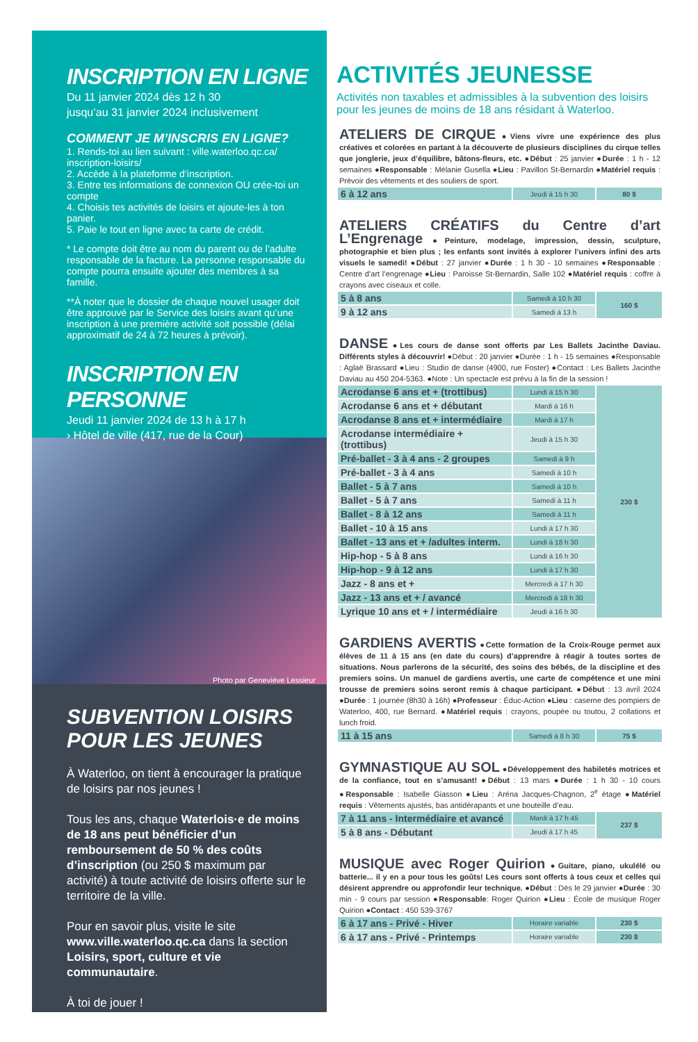INSCRIPTION EN LIGNE
Du 11 janvier 2024 dès 12 h 30
jusqu’au 31 janvier 2024 inclusivement
COMMENT JE M’INSCRIS EN LIGNE?
1. Rends-toi au lien suivant : ville.waterloo.qc.ca/ inscription-loisirs/
2. Accède à la plateforme d’inscription.
3. Entre tes informations de connexion OU crée-toi un compte
4. Choisis tes activités de loisirs et ajoute-les à ton panier.
5. Paie le tout en ligne avec ta carte de crédit.
* Le compte doit être au nom du parent ou de l’adulte responsable de la facture. La personne responsable du compte pourra ensuite ajouter des membres à sa famille.
**À noter que le dossier de chaque nouvel usager doit être approuvé par le Service des loisirs avant qu’une inscription à une première activité soit possible (délai approximatif de 24 à 72 heures à prévoir).
INSCRIPTION EN PERSONNE
Jeudi 11 janvier 2024 de 13 h à 17 h
› Hôtel de ville (417, rue de la Cour)
Photo par Geneviève Lessieur
SUBVENTION LOISIRS
POUR LES JEUNES
À Waterloo, on tient à encourager la pratique de loisirs par nos jeunes !
Tous les ans, chaque Waterlois·e de moins de 18 ans peut bénéficier d’un remboursement de 50 % des coûts d’inscription (ou 250 $ maximum par activité) à toute activité de loisirs offerte sur le territoire de la ville.
Pour en savoir plus, visite le site www.ville.waterloo.qc.ca dans la section Loisirs, sport, culture et vie communautaire.
À toi de jouer !
ACTIVITÉS JEUNESSE
Activités non taxables et admissibles à la subvention des loisirs pour les jeunes de moins de 18 ans résidant à Waterloo.
ATELIERS DE CIRQUE
●Viens vivre une expérience des plus créatives et colorées en partant à la découverte de plusieurs disciplines du cirque telles que jonglerie, jeux d’équilibre, bâtons-fleurs, etc. ●Début : 25 janvier ●Durée : 1 h - 12 semaines ●Responsable : Mélanie Gusella ●Lieu : Pavillon St-Bernardin ●Matériel requis : Prévoir des vêtements et des souliers de sport.
| 6 à 12 ans | Jeudi à 15 h 30 | 80 $ |
ATELIERS CRÉATIFS du Centre d’art L’Engrenage
●Peinture, modelage, impression, dessin, sculpture, photographie et bien plus ; les enfants sont invités à explorer l’univers infini des arts visuels le samedi! ●Début : 27 janvier ●Durée : 1 h 30 - 10 semaines ●Responsable : Centre d’art l’engrenage ●Lieu : Paroisse St-Bernardin, Salle 102 ●Matériel requis : coffre à crayons avec ciseaux et colle.
| 5 à 8 ans | Samedi à 10 h 30 | 160 $ |
| 9 à 12 ans | Samedi à 13 h | |
DANSE
●Les cours de danse sont offerts par Les Ballets Jacinthe Daviau. Différents styles à découvrir! ●Début : 20 janvier ●Durée : 1 h - 15 semaines ●Responsable : Aglaë Brassard ●Lieu : Studio de danse (4900, rue Foster) ●Contact : Les Ballets Jacinthe Daviau au 450 204-5363. ●Note : Un spectacle est prévu à la fin de la session !
| Acrodanse 6 ans et + (trottibus) | Lundi à 15 h 30 | 230 $ |
| Acrodanse 6 ans et + débutant | Mardi à 16 h | |
| Acrodanse 8 ans et + intermédiaire | Mardi à 17 h | |
| Acrodanse intermédiaire + (trottibus) | Jeudi à 15 h 30 | |
| Pré-ballet - 3 à 4 ans - 2 groupes | Samedi à 9 h | |
| Pré-ballet - 3 à 4 ans | Samedi à 10 h | |
| Ballet - 5 à 7 ans | Samedi à 10 h | |
| Ballet - 5 à 7 ans | Samedi à 11 h | |
| Ballet - 8 à 12 ans | Samedi à 11 h | |
| Ballet - 10 à 15 ans | Lundi à 17 h 30 | |
| Ballet - 13 ans et + /adultes interm. | Lundi à 18 h 30 | |
| Hip-hop - 5 à 8 ans | Lundi à 16 h 30 | |
| Hip-hop - 9 à 12 ans | Lundi à 17 h 30 | |
| Jazz - 8 ans et + | Mercredi à 17 h 30 | |
| Jazz - 13 ans et + / avancé | Mercredi à 18 h 30 | |
| Lyrique 10 ans et + / intermédiaire | Jeudi à 16 h 30 | |
GARDIENS AVERTIS
●Cette formation de la Croix-Rouge permet aux élèves de 11 à 15 ans (en date du cours) d’apprendre à réagir à toutes sortes de situations. Nous parlerons de la sécurité, des soins des bébés, de la discipline et des premiers soins. Un manuel de gardiens avertis, une carte de compétence et une mini trousse de premiers soins seront remis à chaque participant. ●Début : 13 avril 2024 ●Durée : 1 journée (8h30 à 16h) ●Professeur : Éduc-Action ●Lieu : caserne des pompiers de Waterloo, 400, rue Bernard. ●Matériel requis : crayons, poupée ou toutou, 2 collations et lunch froid.
| 11 à 15 ans | Samedi à 8 h 30 | 75 $ |
GYMNASTIQUE AU SOL
●Développement des habiletés motrices et de la confiance, tout en s’amusant! ●Début : 13 mars ●Durée : 1 h 30 - 10 cours ●Responsable : Isabelle Giasson ●Lieu : Aréna Jacques-Chagnon, 2<sup>e</sup> étage ●Matériel requis : Vêtements ajustés, bas antidérapants et une bouteille d’eau.
| 7 à 11 ans - Intermédiaire et avancé | Mardi à 17 h 45 | 237 $ |
| 5 à 8 ans - Débutant | Jeudi à 17 h 45 | |
MUSIQUE avec Roger Quirion
●Guitare, piano, ukulélé ou batterie... il y en a pour tous les goûts! Les cours sont offerts à tous ceux et celles qui désirent apprendre ou approfondir leur technique. ●Début : Dès le 29 janvier ●Durée : 30 min - 9 cours par session ●Responsable: Roger Quirion ●Lieu : École de musique Roger Quirion ●Contact : 450 539-3767
| 6 à 17 ans - Privé - Hiver | Horaire variable | 230 $ |
| 6 à 17 ans - Privé - Printemps | Horaire variable | 230 $ |